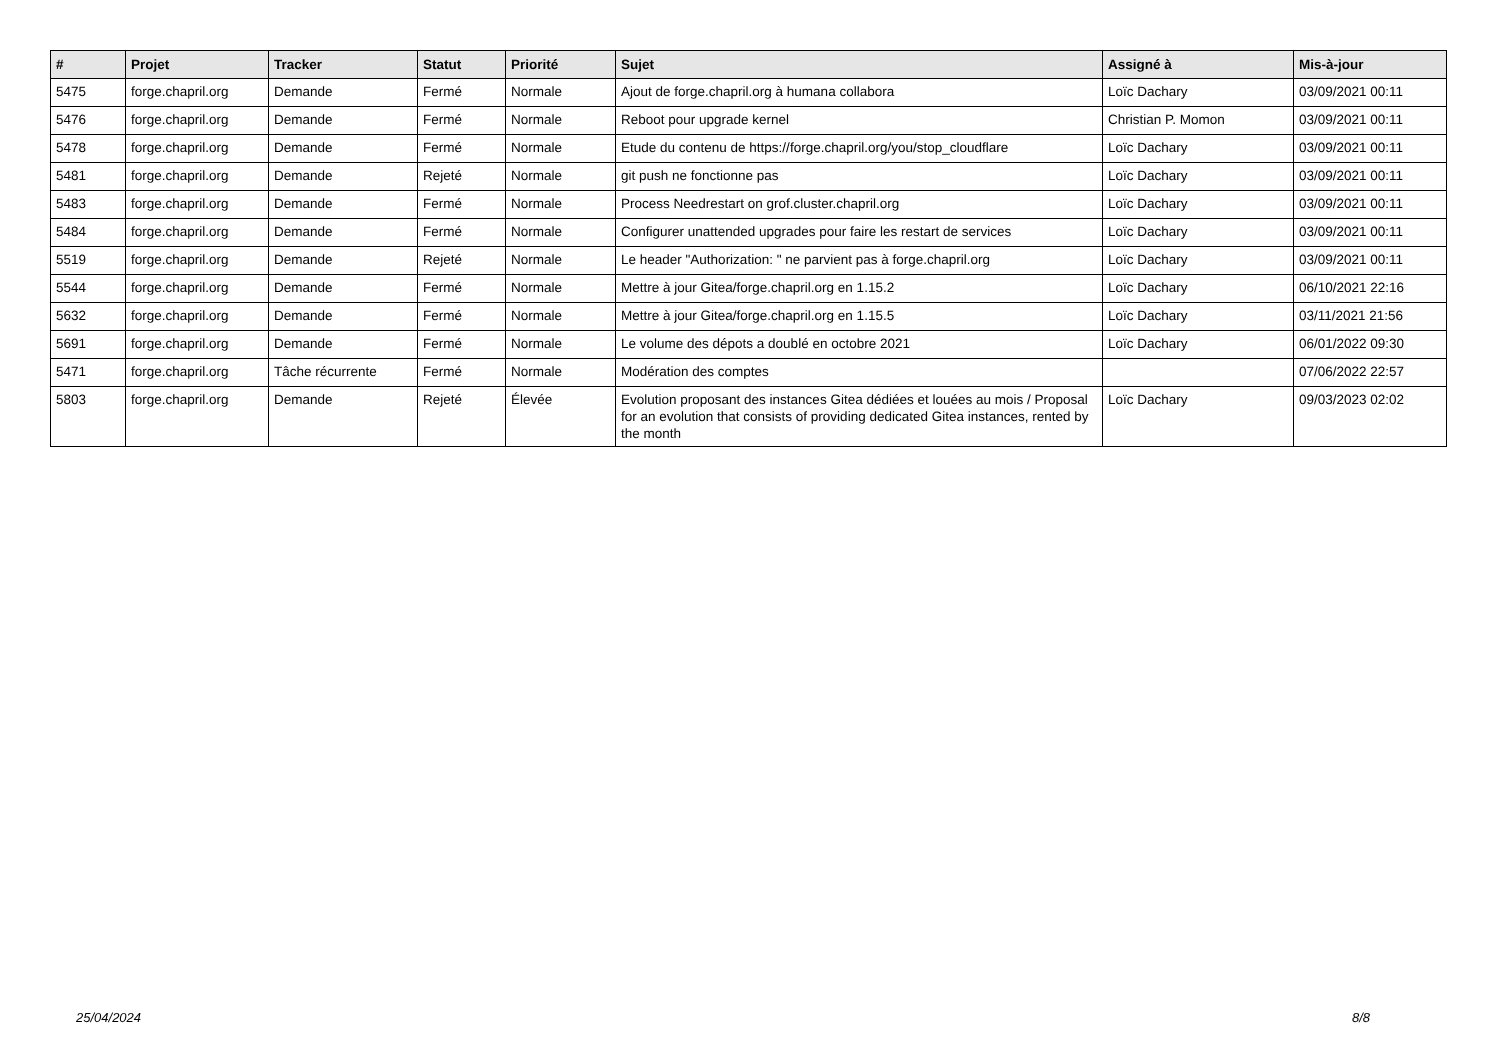| # | Projet | Tracker | Statut | Priorité | Sujet | Assigné à | Mis-à-jour |
| --- | --- | --- | --- | --- | --- | --- | --- |
| 5475 | forge.chapril.org | Demande | Fermé | Normale | Ajout de forge.chapril.org à humana collabora | Loïc Dachary | 03/09/2021 00:11 |
| 5476 | forge.chapril.org | Demande | Fermé | Normale | Reboot pour upgrade kernel | Christian P. Momon | 03/09/2021 00:11 |
| 5478 | forge.chapril.org | Demande | Fermé | Normale | Etude du contenu de https://forge.chapril.org/you/stop_cloudflare | Loïc Dachary | 03/09/2021 00:11 |
| 5481 | forge.chapril.org | Demande | Rejeté | Normale | git push ne fonctionne pas | Loïc Dachary | 03/09/2021 00:11 |
| 5483 | forge.chapril.org | Demande | Fermé | Normale | Process Needrestart on grof.cluster.chapril.org | Loïc Dachary | 03/09/2021 00:11 |
| 5484 | forge.chapril.org | Demande | Fermé | Normale | Configurer unattended upgrades pour faire les restart de services | Loïc Dachary | 03/09/2021 00:11 |
| 5519 | forge.chapril.org | Demande | Rejeté | Normale | Le header "Authorization: " ne parvient pas à forge.chapril.org | Loïc Dachary | 03/09/2021 00:11 |
| 5544 | forge.chapril.org | Demande | Fermé | Normale | Mettre à jour Gitea/forge.chapril.org en 1.15.2 | Loïc Dachary | 06/10/2021 22:16 |
| 5632 | forge.chapril.org | Demande | Fermé | Normale | Mettre à jour Gitea/forge.chapril.org en 1.15.5 | Loïc Dachary | 03/11/2021 21:56 |
| 5691 | forge.chapril.org | Demande | Fermé | Normale | Le volume des dépots a doublé en octobre 2021 | Loïc Dachary | 06/01/2022 09:30 |
| 5471 | forge.chapril.org | Tâche récurrente | Fermé | Normale | Modération des comptes | | 07/06/2022 22:57 |
| 5803 | forge.chapril.org | Demande | Rejeté | Élevée | Evolution proposant des instances Gitea dédiées et louées au mois / Proposal for an evolution that consists of providing dedicated Gitea instances, rented by the month | Loïc Dachary | 09/03/2023 02:02 |
25/04/2024 8/8